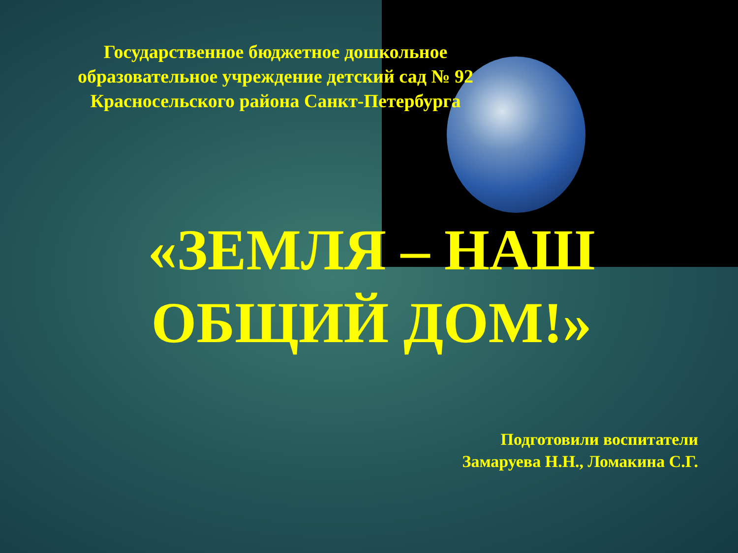Государственное бюджетное дошкольное
образовательное учреждение детский сад № 92
Красносельского района Санкт-Петербурга
«ЗЕМЛЯ – НАШ
ОБЩИЙ ДОМ!»
Подготовили воспитатели
Замаруева Н.Н., Ломакина С.Г.